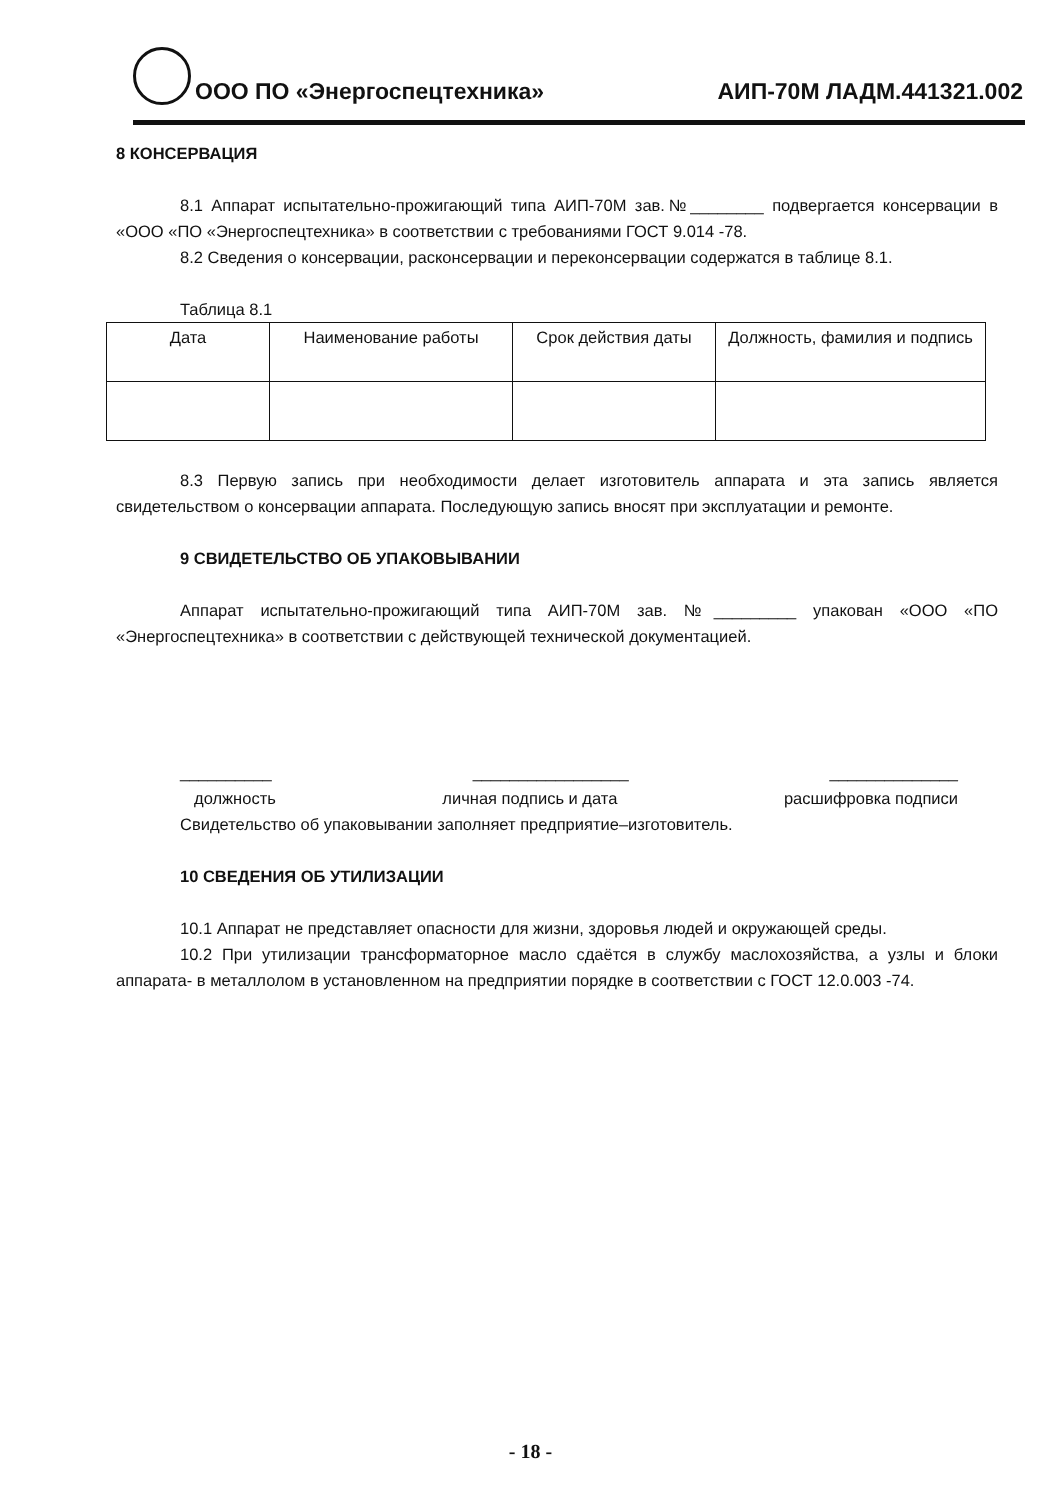ООО ПО «Энергоспецтехника»
АИП-70М ЛАДМ.441321.002
8 КОНСЕРВАЦИЯ
8.1 Аппарат испытательно-прожигающий типа АИП-70М зав.№________ подвергается консервации в «ООО «ПО «Энергоспецтехника» в соответствии с требованиями ГОСТ 9.014 -78.
8.2 Сведения о консервации, расконсервации и переконсервации содержатся в таблице 8.1.
Таблица 8.1
| Дата | Наименование работы | Срок действия даты | Должность, фамилия и подпись |
| --- | --- | --- | --- |
8.3 Первую запись при необходимости делает изготовитель аппарата и эта запись является свидетельством о консервации аппарата. Последующую запись вносят при эксплуатации и ремонте.
9 СВИДЕТЕЛЬСТВО ОБ УПАКОВЫВАНИИ
Аппарат испытательно-прожигающий типа АИП-70М зав. №_________ упакован «ООО «ПО «Энергоспецтехника» в соответствии с действующей технической документацией.
__________ _________________ ______________
должность личная подпись и дата расшифровка подписи
Свидетельство об упаковывании заполняет предприятие–изготовитель.
10 СВЕДЕНИЯ ОБ УТИЛИЗАЦИИ
10.1 Аппарат не представляет опасности для жизни, здоровья людей и окружающей среды.
10.2 При утилизации трансформаторное масло сдаётся в службу маслохозяйства, а узлы и блоки аппарата- в металлолом в установленном на предприятии порядке в соответствии с ГОСТ 12.0.003 -74.
- 18 -